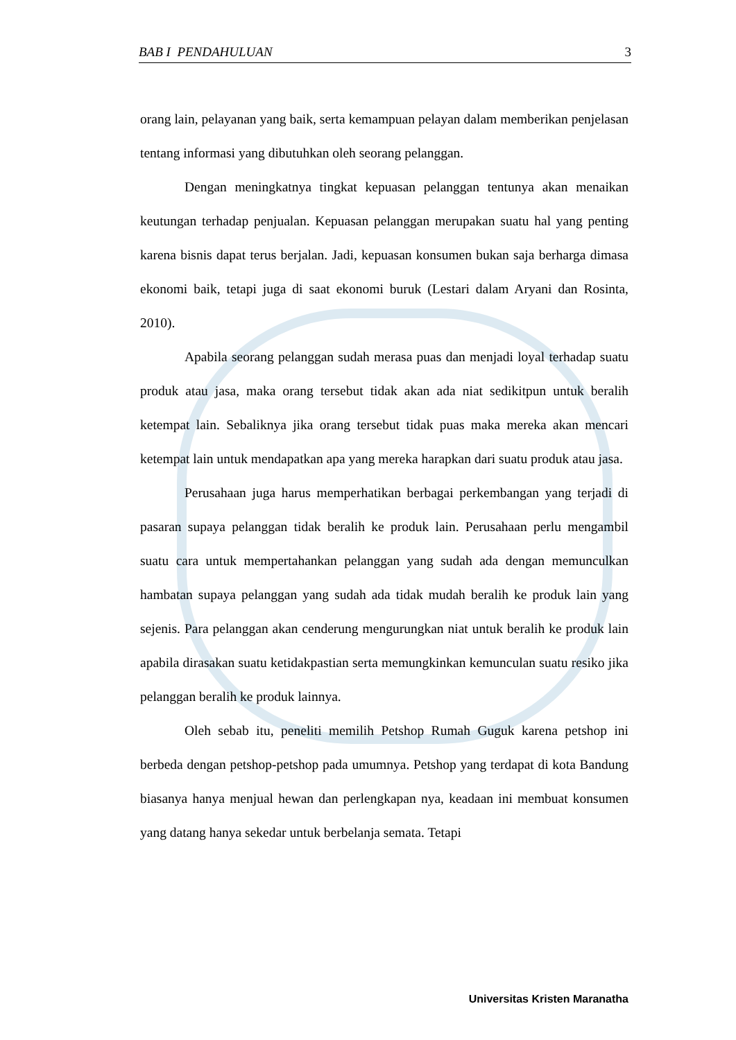BAB I PENDAHULUAN 3
orang lain, pelayanan yang baik, serta kemampuan pelayan dalam memberikan penjelasan tentang informasi yang dibutuhkan oleh seorang pelanggan.
Dengan meningkatnya tingkat kepuasan pelanggan tentunya akan menaikan keutungan terhadap penjualan. Kepuasan pelanggan merupakan suatu hal yang penting karena bisnis dapat terus berjalan. Jadi, kepuasan konsumen bukan saja berharga dimasa ekonomi baik, tetapi juga di saat ekonomi buruk (Lestari dalam Aryani dan Rosinta, 2010).
Apabila seorang pelanggan sudah merasa puas dan menjadi loyal terhadap suatu produk atau jasa, maka orang tersebut tidak akan ada niat sedikitpun untuk beralih ketempat lain. Sebaliknya jika orang tersebut tidak puas maka mereka akan mencari ketempat lain untuk mendapatkan apa yang mereka harapkan dari suatu produk atau jasa.
Perusahaan juga harus memperhatikan berbagai perkembangan yang terjadi di pasaran supaya pelanggan tidak beralih ke produk lain. Perusahaan perlu mengambil suatu cara untuk mempertahankan pelanggan yang sudah ada dengan memunculkan hambatan supaya pelanggan yang sudah ada tidak mudah beralih ke produk lain yang sejenis. Para pelanggan akan cenderung mengurungkan niat untuk beralih ke produk lain apabila dirasakan suatu ketidakpastian serta memungkinkan kemunculan suatu resiko jika pelanggan beralih ke produk lainnya.
Oleh sebab itu, peneliti memilih Petshop Rumah Guguk karena petshop ini berbeda dengan petshop-petshop pada umumnya. Petshop yang terdapat di kota Bandung biasanya hanya menjual hewan dan perlengkapan nya, keadaan ini membuat konsumen yang datang hanya sekedar untuk berbelanja semata. Tetapi
Universitas Kristen Maranatha